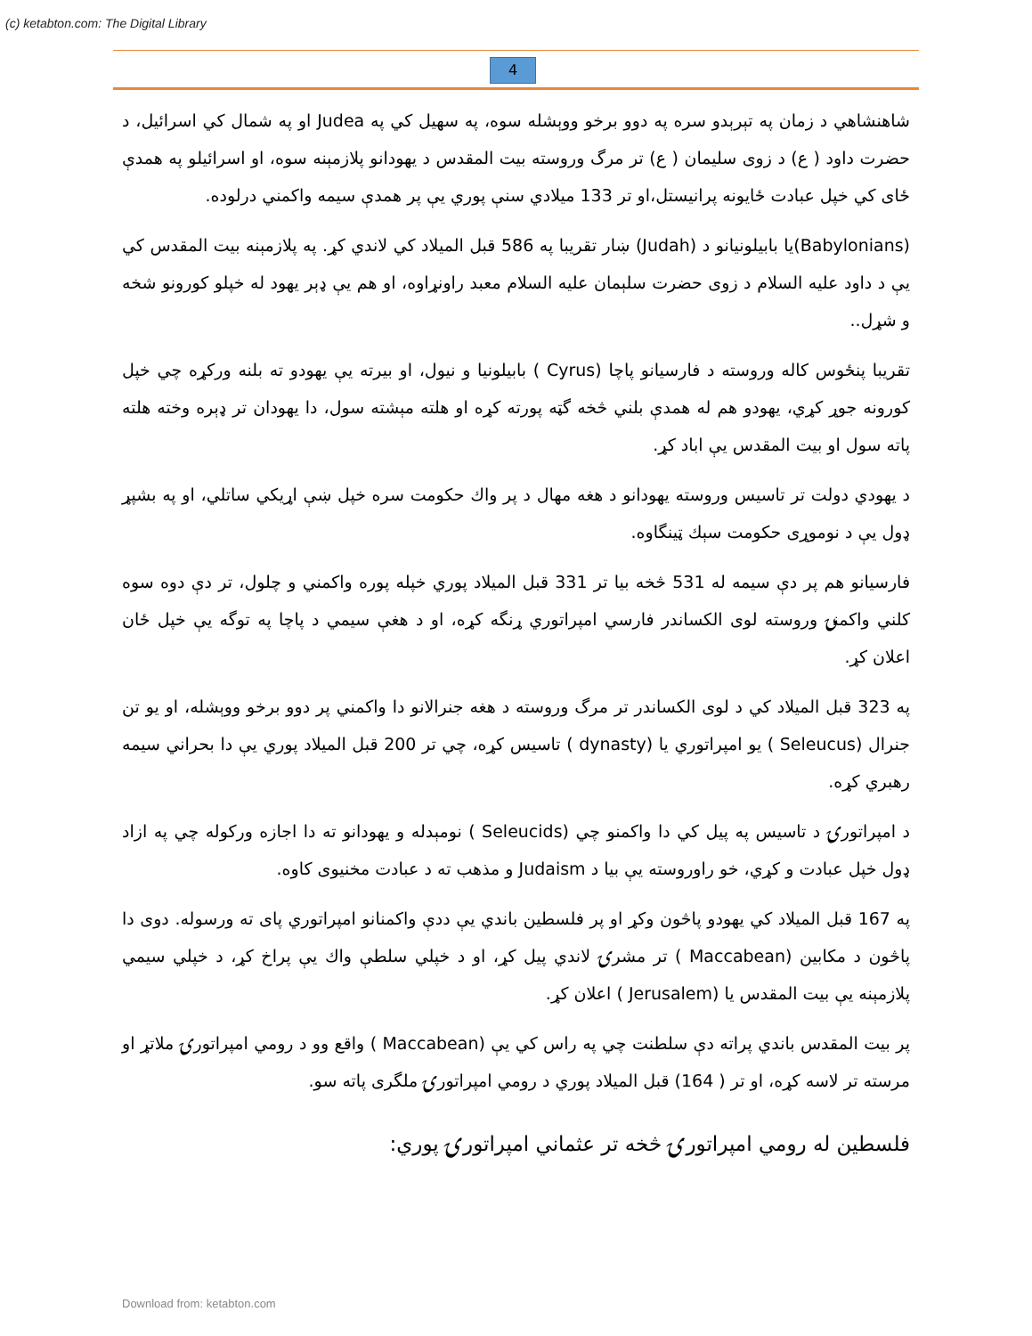(c) ketabton.com: The Digital Library
4
شاهنشاهي د زمان په تېرېدو سره په دوو برخو ووېشله سوه، په سهيل كي په Judea او په شمال كي اسرائيل، د حضرت داود ( ع) د زوی سليمان ( ع) تر مرگ وروسته بيت المقدس د يهودانو پلازمېنه سوه، او اسرائيلو په همدې ځای كي خپل عبادت ځايونه پرانيستل،او تر 133 ميلادي سنې پوري يې پر همدې سيمه واكمني درلوده.
(Babylonians)يا بابيلونيانو د (Judah) ښار تقريبا په 586 قبل الميلاد كي لاندي كړ. په پلازمېنه بيت المقدس كي يې د داود عليه السلام د زوی حضرت سلېمان عليه السلام معبد راونړاوه، او هم يې ډېر يهود له خپلو كورونو شخه و شړل..
تقريبا پنځوس كاله وروسته د فارسيانو پاچا (Cyrus ) بابيلونيا و نيول، او بيرته يې يهودو ته بلنه وركړه چي خپل كورونه جوړ كړي، يهودو هم له همدې بلني څخه گټه پورته كړه او هلته مېشته سول، دا يهودان تر ډېره وخته هلته پاته سول او بيت المقدس يې اباد كړ.
د يهودي دولت تر تاسيس وروسته يهودانو د هغه مهال د پر واك حكومت سره خپل ښې اړيكي ساتلي، او په بشپړ ډول يې د نوموړی حكومت سېك ټينگاوه.
فارسيانو هم پر دې سيمه له 531 څخه بيا تر 331 قبل الميلاد پوري خپله پوره واكمني و چلول، تر دې دوه سوه كلني واكمنۍ وروسته لوی الكساندر فارسي امپراتوري ړنگه كړه، او د هغې سيمي د پاچا په توگه يې خپل ځان اعلان كړ.
په 323 قبل الميلاد كي د لوی الكساندر تر مرگ وروسته د هغه جنرالانو دا واكمني پر دوو برخو ووېشله، او يو تن جنرال (Seleucus ) يو امپراتوري يا (dynasty ) تاسيس كړه، چي تر 200 قبل الميلاد پوري يې دا بحراني سيمه رهبري كړه.
د امپراتورۍ د تاسيس په پيل كي دا واكمنو چي (Seleucids ) نومېدله و يهودانو ته دا اجازه وركوله چي په ازاد ډول خپل عبادت و كړي، خو راوروسته يې بيا د Judaism و مذهب ته د عبادت مخنيوی كاوه.
په 167 قبل الميلاد كي يهودو پاڅون وكړ او پر فلسطين باندي يې ددې واكمنانو امپراتوري پای ته ورسوله. دوی دا پاڅون د مكابين (Maccabean ) تر مشرۍ لاندي پيل كړ، او د خپلي سلطې واك يې پراخ كړ، د خپلي سيمي پلازمېنه يې بيت المقدس يا (Jerusalem ) اعلان كړ.
پر بيت المقدس باندي پراته دې سلطنت چي په راس كي يې (Maccabean ) واقع وو د رومي امپراتورۍ ملاتړ او مرسته تر لاسه كړه، او تر ( 164) قبل الميلاد پوري د رومي امپراتورۍ ملگری پاته سو.
فلسطين له رومي امپراتورۍ څخه تر عثماني امپراتورۍ پوري:
Download from: ketabton.com